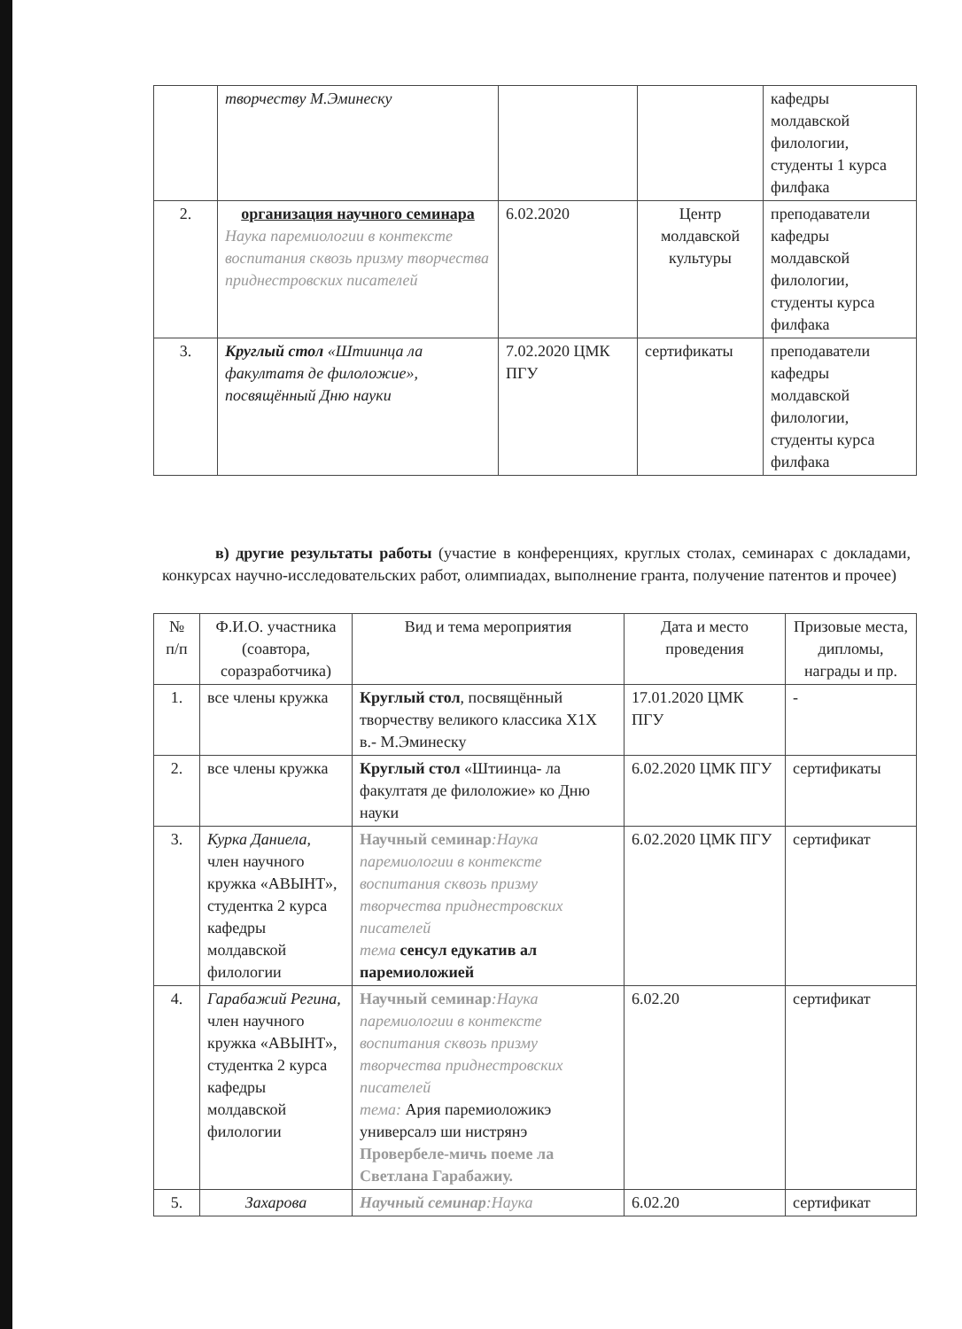| | творчеству М.Эминеску | | | кафедры молдавской филологии, студенты 1 курса филфака |
| 2. | организация научного семинара Наука паремиологии в контексте воспитания сквозь призму творчества приднестровских писателей | 6.02.2020 | Центр молдавской культуры | преподаватели кафедры молдавской филологии, студенты курса филфака |
| 3. | Круглый стол «Штиинца ла факултатя де филоложие», посвящённый Дню науки | 7.02.2020 ЦМК ПГУ | сертификаты | преподаватели кафедры молдавской филологии, студенты курса филфака |
в) другие результаты работы (участие в конференциях, круглых столах, семинарах с докладами, конкурсах научно-исследовательских работ, олимпиадах, выполнение гранта, получение патентов и прочее)
| № п/п | Ф.И.О. участника (соавтора, соразработчика) | Вид и тема мероприятия | Дата и место проведения | Призовые места, дипломы, награды и пр. |
| --- | --- | --- | --- | --- |
| 1. | все члены кружка | Круглый стол , посвящённый творчеству великого классика Х1Х в.- М.Эминеску | 17.01.2020 ЦМК ПГУ | - |
| 2. | все члены кружка | Круглый стол «Штиинца- ла факултатя де филоложие» ко Дню науки | 6.02.2020 ЦМК ПГУ | сертификаты |
| 3. | Курка Даниела , член научного кружка «АВЫНТ», студентка 2 курса кафедры молдавской филологии | Научный семинар :Наука паремиологии в контексте воспитания сквозь призму творчества приднестровских писателей тема сенсул едукатив ал паремиоложией | 6.02.2020 ЦМК ПГУ | сертификат |
| 4. | Гарабажий Регина, член научного кружка «АВЫНТ», студентка 2 курса кафедры молдавской филологии | Научный семинар :Наука паремиологии в контексте воспитания сквозь призму творчества приднестровских писателей тема: Ария паремиоложикэ универсалэ ши нистрянэ Провербеле-мичь поеме ла Светлана Гарабажиу. | 6.02.20 | сертификат |
| 5. | Захарова | Научный семинар :Наука | 6.02.20 | сертификат |